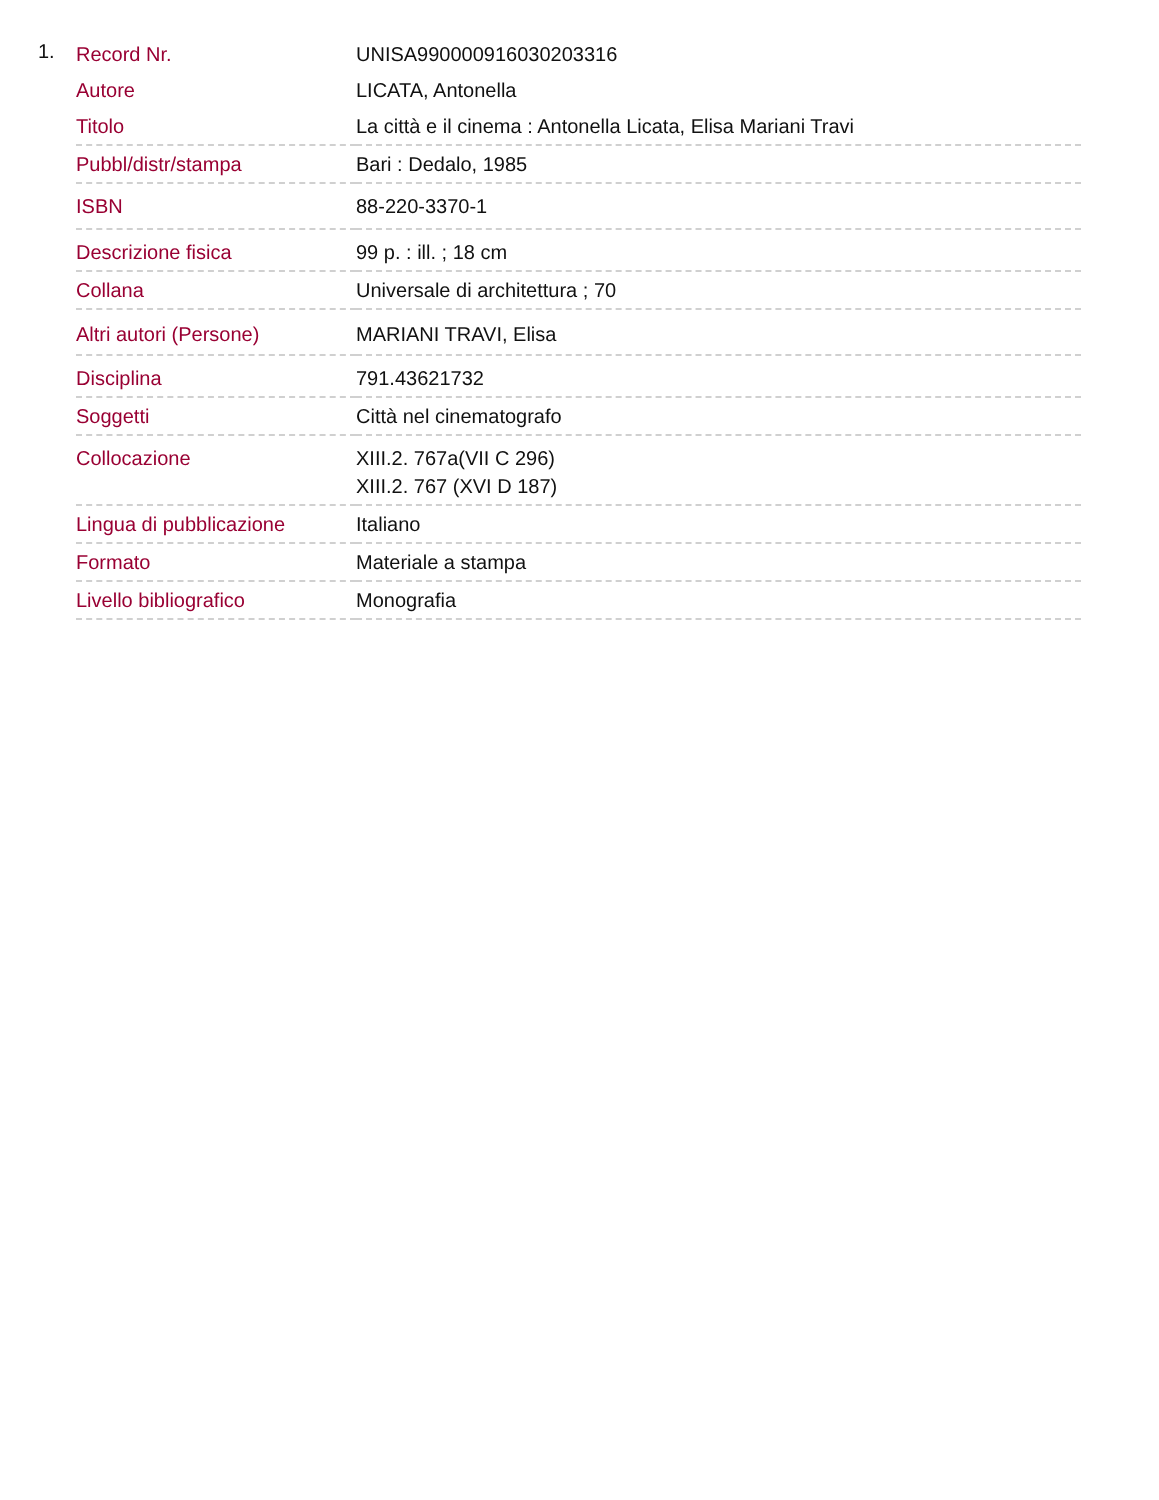1.
| Record Nr. | UNISA990000916030203316 |
| Autore | LICATA, Antonella |
| Titolo | La città e il cinema : Antonella Licata, Elisa Mariani Travi |
| Pubbl/distr/stampa | Bari : Dedalo, 1985 |
| ISBN | 88-220-3370-1 |
| Descrizione fisica | 99 p. : ill. ; 18 cm |
| Collana | Universale di architettura ; 70 |
| Altri autori (Persone) | MARIANI TRAVI, Elisa |
| Disciplina | 791.43621732 |
| Soggetti | Città nel cinematografo |
| Collocazione | XIII.2. 767a(VII C 296) XIII.2. 767 (XVI D 187) |
| Lingua di pubblicazione | Italiano |
| Formato | Materiale a stampa |
| Livello bibliografico | Monografia |